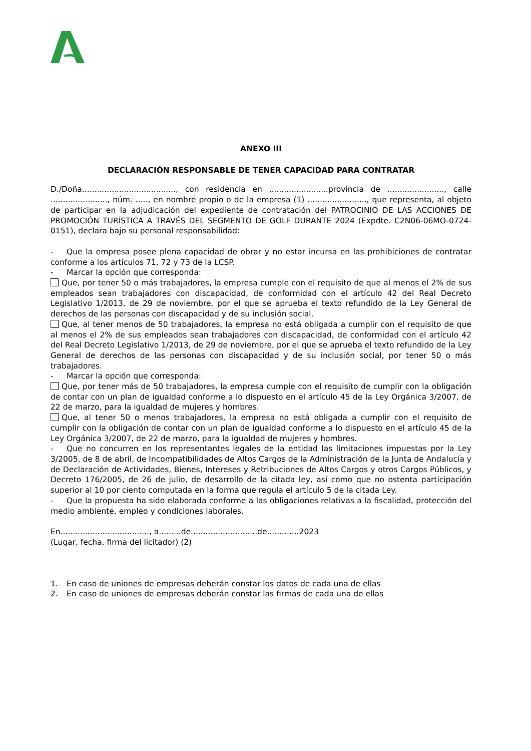ANEXO III
DECLARACIÓN RESPONSABLE DE TENER CAPACIDAD PARA CONTRATAR
D./Doña......................................, con residencia en ........................provincia de ......................., calle ......................., núm. ....., en nombre propio o de la empresa (1) ........................, que representa, al objeto de participar en la adjudicación del expediente de contratación del PATROCINIO DE LAS ACCIONES DE PROMOCIÓN TURÍSTICA A TRAVÉS DEL SEGMENTO DE GOLF DURANTE 2024 (Expdte. C2N06-06MO-0724-0151), declara bajo su personal responsabilidad:
- Que la empresa posee plena capacidad de obrar y no estar incursa en las prohibiciones de contratar conforme a los artículos 71, 72 y 73 de la LCSP.
- Marcar la opción que corresponda:
Que, por tener 50 o más trabajadores, la empresa cumple con el requisito de que al menos el 2% de sus empleados sean trabajadores con discapacidad, de conformidad con el artículo 42 del Real Decreto Legislativo 1/2013, de 29 de noviembre, por el que se aprueba el texto refundido de la Ley General de derechos de las personas con discapacidad y de su inclusión social.
Que, al tener menos de 50 trabajadores, la empresa no está obligada a cumplir con el requisito de que al menos el 2% de sus empleados sean trabajadores con discapacidad, de conformidad con el artículo 42 del Real Decreto Legislativo 1/2013, de 29 de noviembre, por el que se aprueba el texto refundido de la Ley General de derechos de las personas con discapacidad y de su inclusión social, por tener 50 o más trabajadores.
- Marcar la opción que corresponda:
Que, por tener más de 50 trabajadores, la empresa cumple con el requisito de cumplir con la obligación de contar con un plan de igualdad conforme a lo dispuesto en el artículo 45 de la Ley Orgánica 3/2007, de 22 de marzo, para la igualdad de mujeres y hombres.
Que, al tener 50 o menos trabajadores, la empresa no está obligada a cumplir con el requisito de cumplir con la obligación de contar con un plan de igualdad conforme a lo dispuesto en el artículo 45 de la Ley Orgánica 3/2007, de 22 de marzo, para la igualdad de mujeres y hombres.
- Que no concurren en los representantes legales de la entidad las limitaciones impuestas por la Ley 3/2005, de 8 de abril, de Incompatibilidades de Altos Cargos de la Administración de la Junta de Andalucía y de Declaración de Actividades, Bienes, Intereses y Retribuciones de Altos Cargos y otros Cargos Públicos, y Decreto 176/2005, de 26 de julio, de desarrollo de la citada ley, así como que no ostenta participación superior al 10 por ciento computada en la forma que regula el artículo 5 de la citada Ley.
- Que la propuesta ha sido elaborada conforme a las obligaciones relativas a la fiscalidad, protección del medio ambiente, empleo y condiciones laborales.
En...................................., a.........de...........................de.............2023
(Lugar, fecha, firma del licitador) (2)
1. En caso de uniones de empresas deberán constar los datos de cada una de ellas
2. En caso de uniones de empresas deberán constar las firmas de cada una de ellas